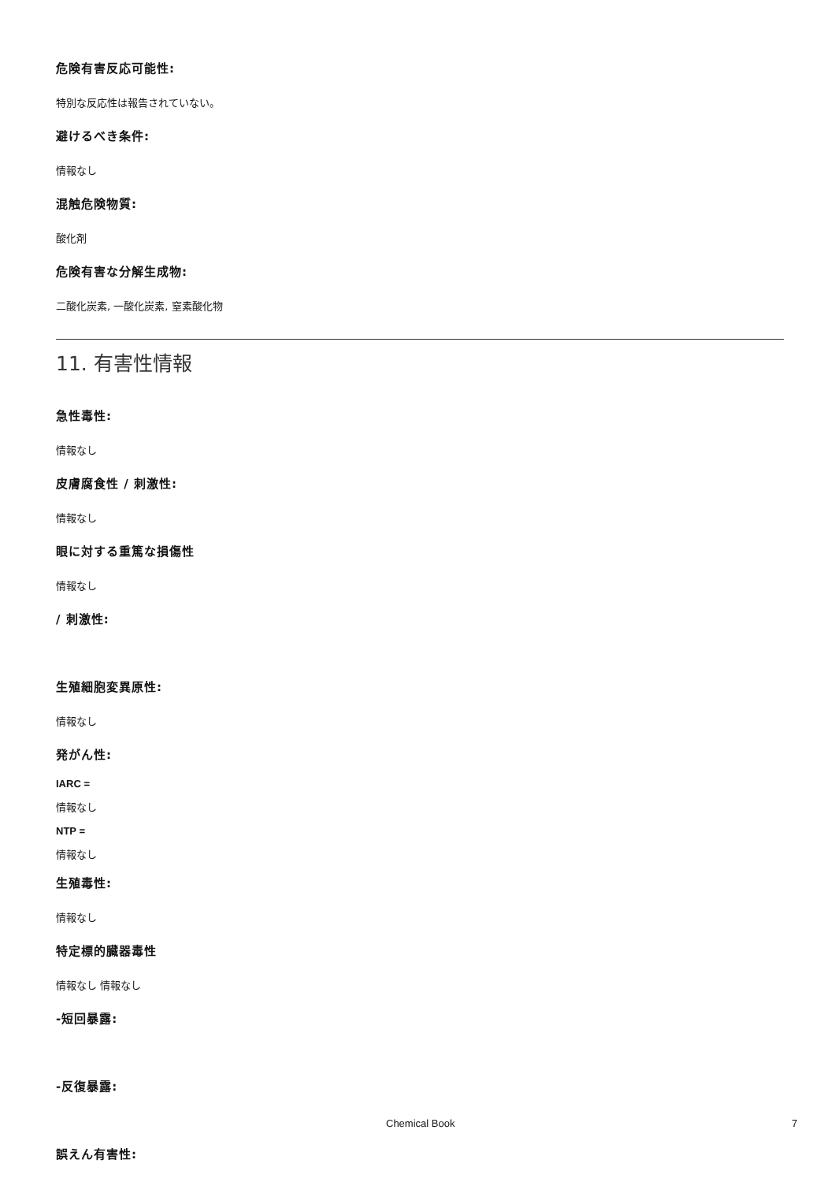危険有害反応可能性:
特別な反応性は報告されていない。
避けるべき条件:
情報なし
混触危険物質:
酸化剤
危険有害な分解生成物:
二酸化炭素, 一酸化炭素, 窒素酸化物
11. 有害性情報
急性毒性:
情報なし
皮膚腐食性 / 刺激性:
情報なし
眼に対する重篤な損傷性
情報なし
/ 刺激性:
生殖細胞変異原性:
情報なし
発がん性:
IARC =
情報なし
NTP =
情報なし
生殖毒性:
情報なし
特定標的臓器毒性
情報なし 情報なし
-短回暴露:
-反復暴露:
誤えん有害性:
Chemical Book 7